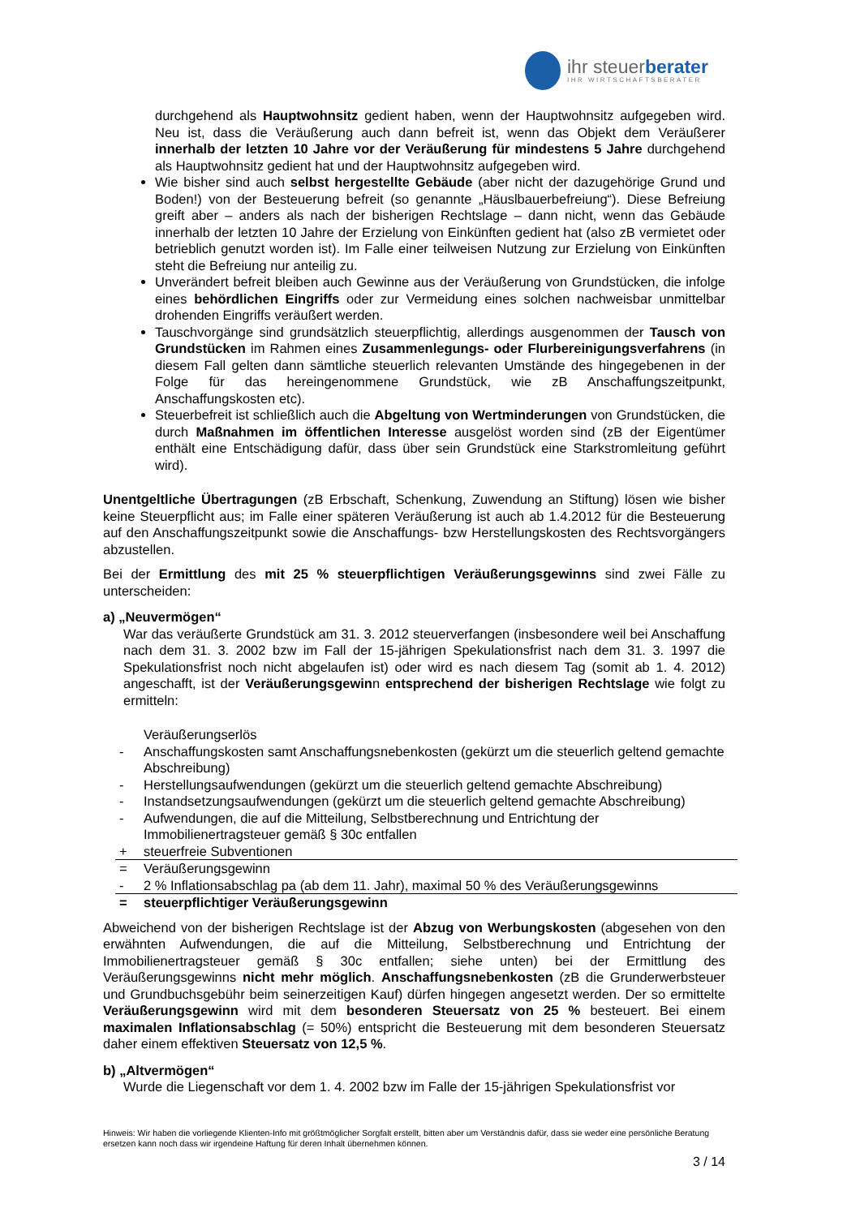ihr steuerberater
IHR WIRTSCHAFTSBERATER
durchgehend als Hauptwohnsitz gedient haben, wenn der Hauptwohnsitz aufgegeben wird. Neu ist, dass die Veräußerung auch dann befreit ist, wenn das Objekt dem Veräußerer innerhalb der letzten 10 Jahre vor der Veräußerung für mindestens 5 Jahre durchgehend als Hauptwohnsitz gedient hat und der Hauptwohnsitz aufgegeben wird.
Wie bisher sind auch selbst hergestellte Gebäude (aber nicht der dazugehörige Grund und Boden!) von der Besteuerung befreit (so genannte „Häuslbauerbefreiung“). Diese Befreiung greift aber – anders als nach der bisherigen Rechtslage – dann nicht, wenn das Gebäude innerhalb der letzten 10 Jahre der Erzielung von Einkünften gedient hat (also zB vermietet oder betrieblich genutzt worden ist). Im Falle einer teilweisen Nutzung zur Erzielung von Einkünften steht die Befreiung nur anteilig zu.
Unverändert befreit bleiben auch Gewinne aus der Veräußerung von Grundstücken, die infolge eines behördlichen Eingriffs oder zur Vermeidung eines solchen nachweisbar unmittelbar drohenden Eingriffs veräußert werden.
Tauschvorgänge sind grundsätzlich steuerpflichtig, allerdings ausgenommen der Tausch von Grundstücken im Rahmen eines Zusammenlegungs- oder Flurbereinigungsverfahrens (in diesem Fall gelten dann sämtliche steuerlich relevanten Umstände des hingegebenen in der Folge für das hereingenommene Grundstück, wie zB Anschaffungszeitpunkt, Anschaffungskosten etc).
Steuerbefreit ist schließlich auch die Abgeltung von Wertminderungen von Grundstücken, die durch Maßnahmen im öffentlichen Interesse ausgelöst worden sind (zB der Eigentümer enthält eine Entschädigung dafür, dass über sein Grundstück eine Starkstromleitung geführt wird).
Unentgeltliche Übertragungen (zB Erbschaft, Schenkung, Zuwendung an Stiftung) lösen wie bisher keine Steuerpflicht aus; im Falle einer späteren Veräußerung ist auch ab 1.4.2012 für die Besteuerung auf den Anschaffungszeitpunkt sowie die Anschaffungs- bzw Herstellungskosten des Rechtsvorgängers abzustellen.
Bei der Ermittlung des mit 25 % steuerpflichtigen Veräußerungsgewinns sind zwei Fälle zu unterscheiden:
a) „Neuvermögen“
War das veräußerte Grundstück am 31. 3. 2012 steuerverfangen (insbesondere weil bei Anschaffung nach dem 31. 3. 2002 bzw im Fall der 15-jährigen Spekulationsfrist nach dem 31. 3. 1997 die Spekulationsfrist noch nicht abgelaufen ist) oder wird es nach diesem Tag (somit ab 1. 4. 2012) angeschafft, ist der Veräußerungsgewinn entsprechend der bisherigen Rechtslage wie folgt zu ermitteln:
| | Veräußerungserlös |
| - | Anschaffungskosten samt Anschaffungsnebenkosten (gekürzt um die steuerlich geltend gemachte Abschreibung) |
| - | Herstellungsaufwendungen (gekürzt um die steuerlich geltend gemachte Abschreibung) |
| - | Instandsetzungsaufwendungen (gekürzt um die steuerlich geltend gemachte Abschreibung) |
| - | Aufwendungen, die auf die Mitteilung, Selbstberechnung und Entrichtung der Immobilienertragsteuer gemäß § 30c entfallen |
| + | steuerfreie Subventionen |
| = | Veräußerungsgewinn |
| - | 2 % Inflationsabschlag pa (ab dem 11. Jahr), maximal 50 % des Veräußerungsgewinns |
| = | steuerpflichtiger Veräußerungsgewinn |
Abweichend von der bisherigen Rechtslage ist der Abzug von Werbungskosten (abgesehen von den erwähnten Aufwendungen, die auf die Mitteilung, Selbstberechnung und Entrichtung der Immobilienertragsteuer gemäß § 30c entfallen; siehe unten) bei der Ermittlung des Veräußerungsgewinns nicht mehr möglich. Anschaffungsnebenkosten (zB die Grunderwerbsteuer und Grundbuchsgebühr beim seinerzeitigen Kauf) dürfen hingegen angesetzt werden. Der so ermittelte Veräußerungsgewinn wird mit dem besonderen Steuersatz von 25 % besteuert. Bei einem maximalen Inflationsabschlag (= 50%) entspricht die Besteuerung mit dem besonderen Steuersatz daher einem effektiven Steuersatz von 12,5 %.
b) „Altvermögen“
Wurde die Liegenschaft vor dem 1. 4. 2002 bzw im Falle der 15-jährigen Spekulationsfrist vor
Hinweis: Wir haben die vorliegende Klienten-Info mit größtmöglicher Sorgfalt erstellt, bitten aber um Verständnis dafür, dass sie weder eine persönliche Beratung ersetzen kann noch dass wir irgendeine Haftung für deren Inhalt übernehmen können.
3 / 14